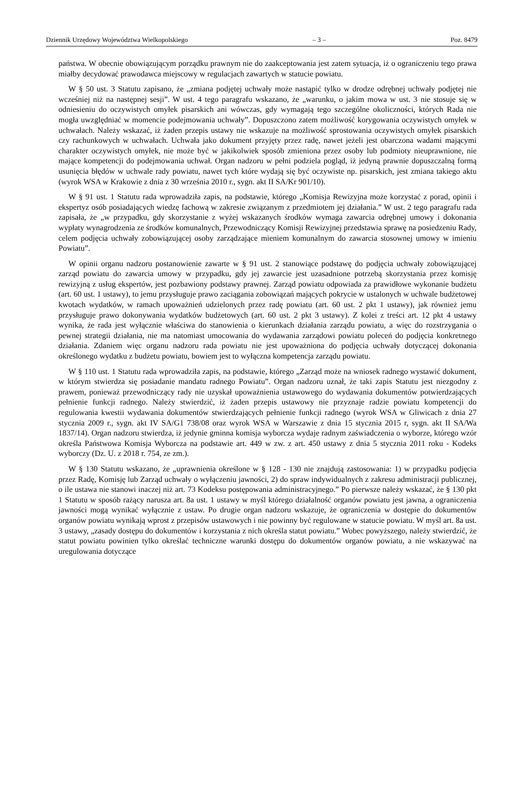Dziennik Urzędowy Województwa Wielkopolskiego – 3 – Poz. 8479
państwa. W obecnie obowiązującym porządku prawnym nie do zaakceptowania jest zatem sytuacja, iż o ograniczeniu tego prawa miałby decydować prawodawca miejscowy w regulacjach zawartych w statucie powiatu.
W § 50 ust. 3 Statutu zapisano, że „zmiana podjętej uchwały może nastąpić tylko w drodze odrębnej uchwały podjętej nie wcześniej niż na następnej sesji”. W ust. 4 tego paragrafu wskazano, że „warunku, o jakim mowa w ust. 3 nie stosuje się w odniesieniu do oczywistych omyłek pisarskich ani wówczas, gdy wymagają tego szczególne okoliczności, których Rada nie mogła uwzględniać w momencie podejmowania uchwały”. Dopuszczono zatem możliwość korygowania oczywistych omyłek w uchwałach. Należy wskazać, iż żaden przepis ustawy nie wskazuje na możliwość sprostowania oczywistych omyłek pisarskich czy rachunkowych w uchwałach. Uchwała jako dokument przyjęty przez radę, nawet jeżeli jest obarczona wadami mającymi charakter oczywistych omyłek, nie może być w jakikolwiek sposób zmieniona przez osoby lub podmioty nieuprawnione, nie mające kompetencji do podejmowania uchwał. Organ nadzoru w pełni podziela pogląd, iż jedyną prawnie dopuszczalną formą usunięcia błędów w uchwale rady powiatu, nawet tych które wydają się być oczywiste np. pisarskich, jest zmiana takiego aktu (wyrok WSA w Krakowie z dnia z 30 września 2010 r., sygn. akt II SA/Kr 901/10).
W § 91 ust. 1 Statutu rada wprowadziła zapis, na podstawie, którego „Komisja Rewizyjna może korzystać z porad, opinii i ekspertyz osób posiadających wiedzę fachową w zakresie związanym z przedmiotem jej działania.” W ust. 2 tego paragrafu rada zapisała, że „w przypadku, gdy skorzystanie z wyżej wskazanych środków wymaga zawarcia odrębnej umowy i dokonania wypłaty wynagrodzenia ze środków komunalnych, Przewodniczący Komisji Rewizyjnej przedstawia sprawę na posiedzeniu Rady, celem podjęcia uchwały zobowiązującej osoby zarządzające mieniem komunalnym do zawarcia stosownej umowy w imieniu Powiatu”.
W opinii organu nadzoru postanowienie zawarte w § 91 ust. 2 stanowiące podstawę do podjęcia uchwały zobowiązującej zarząd powiatu do zawarcia umowy w przypadku, gdy jej zawarcie jest uzasadnione potrzebą skorzystania przez komisję rewizyjną z usług ekspertów, jest pozbawiony podstawy prawnej. Zarząd powiatu odpowiada za prawidłowe wykonanie budżetu (art. 60 ust. 1 ustawy), to jemu przysługuje prawo zaciągania zobowiązań mających pokrycie w ustalonych w uchwale budżetowej kwotach wydatków, w ramach upoważnień udzielonych przez radę powiatu (art. 60 ust. 2 pkt 1 ustawy), jak również jemu przysługuje prawo dokonywania wydatków budżetowych (art. 60 ust. 2 pkt 3 ustawy). Z kolei z treści art. 12 pkt 4 ustawy wynika, że rada jest wyłącznie właściwa do stanowienia o kierunkach działania zarządu powiatu, a więc do rozstrzygania o pewnej strategii działania, nie ma natomiast umocowania do wydawania zarządowi powiatu poleceń do podjęcia konkretnego działania. Zdaniem więc organu nadzoru rada powiatu nie jest upoważniona do podjęcia uchwały dotyczącej dokonania określonego wydatku z budżetu powiatu, bowiem jest to wyłączna kompetencja zarządu powiatu.
W § 110 ust. 1 Statutu rada wprowadziła zapis, na podstawie, którego „Zarząd może na wniosek radnego wystawić dokument, w którym stwierdza się posiadanie mandatu radnego Powiatu”. Organ nadzoru uznał, że taki zapis Statutu jest niezgodny z prawem, ponieważ przewodniczący rady nie uzyskał upoważnienia ustawowego do wydawania dokumentów potwierdzających pełnienie funkcji radnego. Należy stwierdzić, iż żaden przepis ustawowy nie przyznaje radzie powiatu kompetencji do regulowania kwestii wydawania dokumentów stwierdzających pełnienie funkcji radnego (wyrok WSA w Gliwicach z dnia 27 stycznia 2009 r., sygn. akt IV SA/G1 738/08 oraz wyrok WSA w Warszawie z dnia 15 stycznia 2015 r, sygn. akt II SA/Wa 1837/14). Organ nadzoru stwierdza, iż jedynie gminna komisja wyborcza wydaje radnym zaświadczenia o wyborze, którego wzór określa Państwowa Komisja Wyborcza na podstawie art. 449 w zw. z art. 450 ustawy z dnia 5 stycznia 2011 roku - Kodeks wyborczy (Dz. U. z 2018 r. 754, ze zm.).
W § 130 Statutu wskazano, że „uprawnienia określone w § 128 - 130 nie znajdują zastosowania: 1) w przypadku podjęcia przez Radę, Komisję lub Zarząd uchwały o wyłączeniu jawności, 2) do spraw indywidualnych z zakresu administracji publicznej, o ile ustawa nie stanowi inaczej niż art. 73 Kodeksu postępowania administracyjnego.” Po pierwsze należy wskazać, że § 130 pkt 1 Statutu w sposób rażący narusza art. 8a ust. 1 ustawy w myśl którego działalność organów powiatu jest jawna, a ograniczenia jawności mogą wynikać wyłącznie z ustaw. Po drugie organ nadzoru wskazuje, że ograniczenia w dostępie do dokumentów organów powiatu wynikają wprost z przepisów ustawowych i nie powinny być regulowane w statucie powiatu. W myśl art. 8a ust. 3 ustawy, „zasady dostępu do dokumentów i korzystania z nich określa statut powiatu.” Wobec powyższego, należy stwierdzić, że statut powiatu powinien tylko określać techniczne warunki dostępu do dokumentów organów powiatu, a nie wskazywać na uregulowania dotyczące